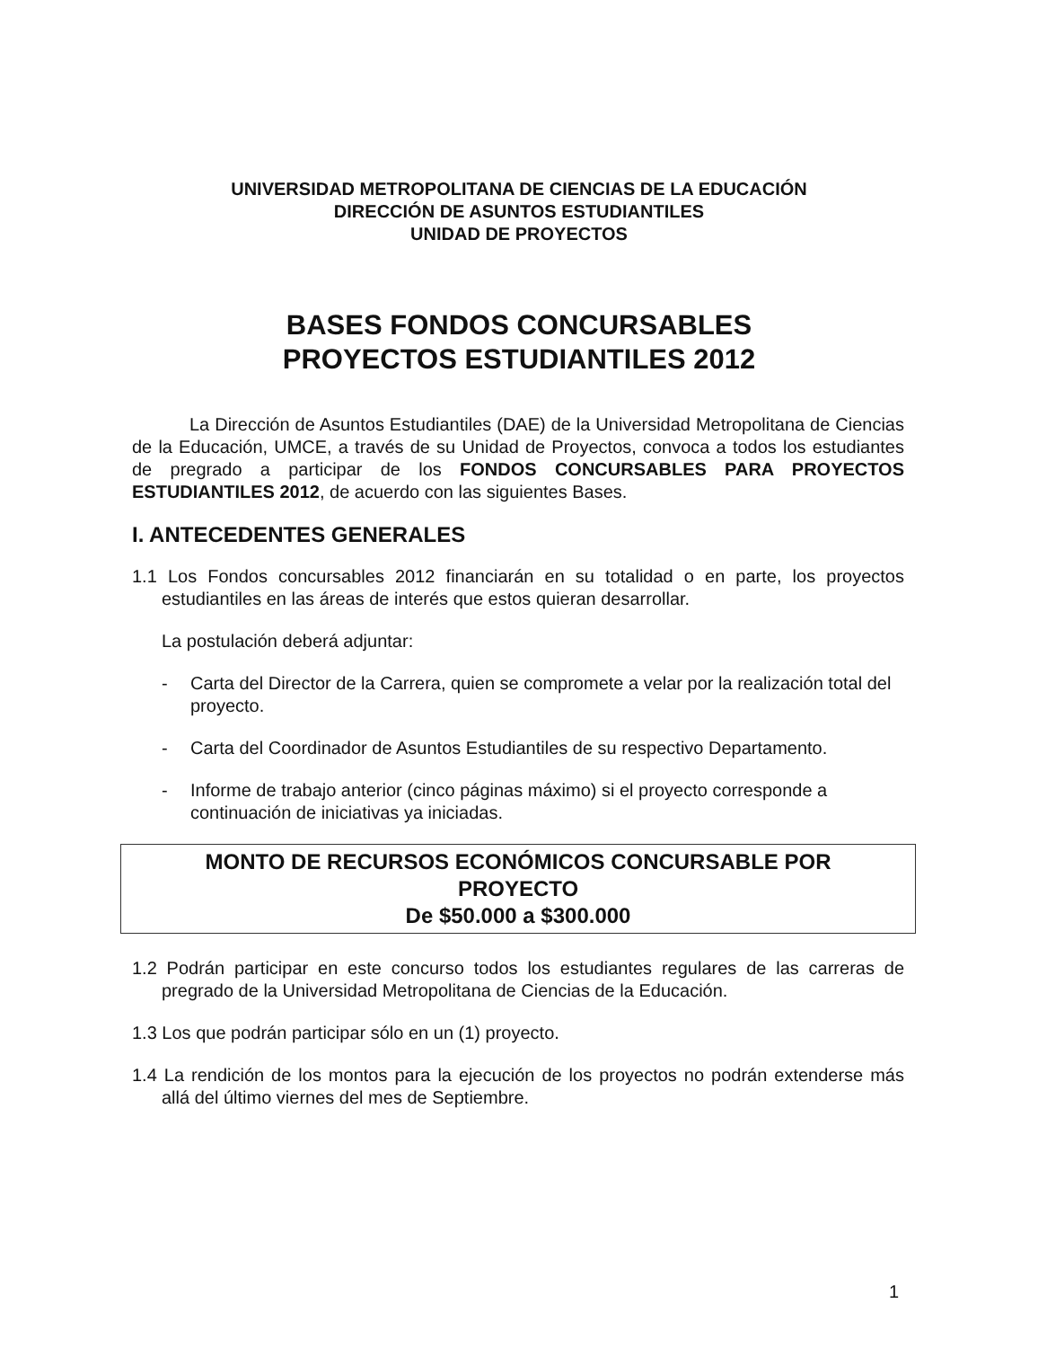UNIVERSIDAD METROPOLITANA DE CIENCIAS DE LA EDUCACIÓN
DIRECCIÓN DE ASUNTOS ESTUDIANTILES
UNIDAD DE PROYECTOS
BASES FONDOS CONCURSABLES
PROYECTOS ESTUDIANTILES 2012
La Dirección de Asuntos Estudiantiles (DAE) de la Universidad Metropolitana de Ciencias de la Educación, UMCE, a través de su Unidad de Proyectos, convoca a todos los estudiantes de pregrado a participar de los FONDOS CONCURSABLES PARA PROYECTOS ESTUDIANTILES 2012, de acuerdo con las siguientes Bases.
I. ANTECEDENTES GENERALES
1.1 Los Fondos concursables 2012 financiarán en su totalidad o en parte, los proyectos estudiantiles en las áreas de interés que estos quieran desarrollar.
La postulación deberá adjuntar:
- Carta del Director de la Carrera, quien se compromete a velar por la realización total del proyecto.
- Carta del Coordinador de Asuntos Estudiantiles de su respectivo Departamento.
- Informe de trabajo anterior (cinco páginas máximo) si el proyecto corresponde a continuación de iniciativas ya iniciadas.
MONTO DE RECURSOS ECONÓMICOS CONCURSABLE POR
PROYECTO
De $50.000 a $300.000
1.2 Podrán participar en este concurso todos los estudiantes regulares de las carreras de pregrado de la Universidad Metropolitana de Ciencias de la Educación.
1.3 Los que podrán participar sólo en un (1) proyecto.
1.4 La rendición de los montos para la ejecución de los proyectos no podrán extenderse más allá del último viernes del mes de Septiembre.
1